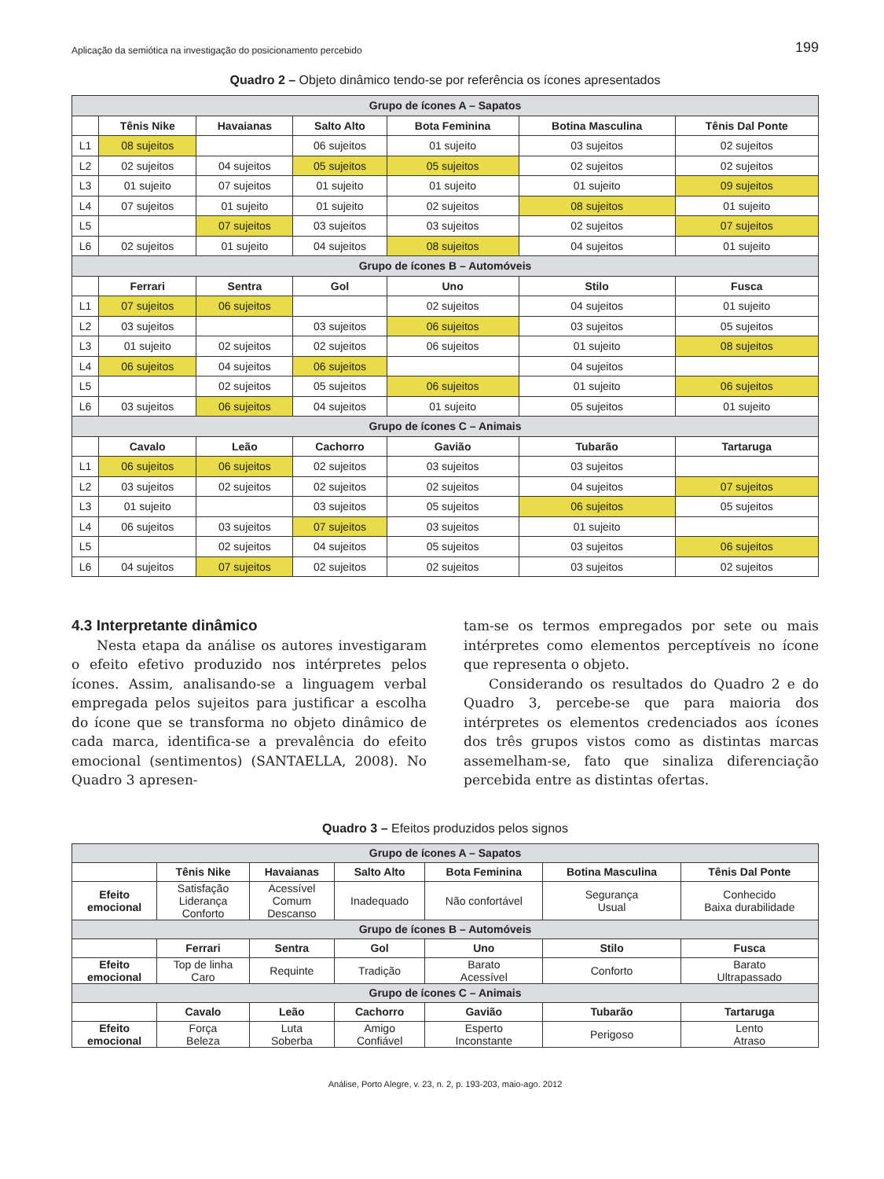Aplicação da semiótica na investigação do posicionamento percebido 199
Quadro 2 – Objeto dinâmico tendo-se por referência os ícones apresentados
| Grupo de ícones A – Sapatos | | | | | | |
| | Tênis Nike | Havaianas | Salto Alto | Bota Feminina | Botina Masculina | Tênis Dal Ponte |
| L1 | 08 sujeitos | | 06 sujeitos | 01 sujeito | 03 sujeitos | 02 sujeitos |
| L2 | 02 sujeitos | 04 sujeitos | 05 sujeitos | 05 sujeitos | 02 sujeitos | 02 sujeitos |
| L3 | 01 sujeito | 07 sujeitos | 01 sujeito | 01 sujeito | 01 sujeito | 09 sujeitos |
| L4 | 07 sujeitos | 01 sujeito | 01 sujeito | 02 sujeitos | 08 sujeitos | 01 sujeito |
| L5 | | 07 sujeitos | 03 sujeitos | 03 sujeitos | 02 sujeitos | 07 sujeitos |
| L6 | 02 sujeitos | 01 sujeito | 04 sujeitos | 08 sujeitos | 04 sujeitos | 01 sujeito |
| Grupo de ícones B – Automóveis | | | | | | |
| | Ferrari | Sentra | Gol | Uno | Stilo | Fusca |
| L1 | 07 sujeitos | 06 sujeitos | | 02 sujeitos | 04 sujeitos | 01 sujeito |
| L2 | 03 sujeitos | | 03 sujeitos | 06 sujeitos | 03 sujeitos | 05 sujeitos |
| L3 | 01 sujeito | 02 sujeitos | 02 sujeitos | 06 sujeitos | 01 sujeito | 08 sujeitos |
| L4 | 06 sujeitos | 04 sujeitos | 06 sujeitos | | 04 sujeitos | |
| L5 | | 02 sujeitos | 05 sujeitos | 06 sujeitos | 01 sujeito | 06 sujeitos |
| L6 | 03 sujeitos | 06 sujeitos | 04 sujeitos | 01 sujeito | 05 sujeitos | 01 sujeito |
| Grupo de ícones C – Animais | | | | | | |
| | Cavalo | Leão | Cachorro | Gavião | Tubarão | Tartaruga |
| L1 | 06 sujeitos | 06 sujeitos | 02 sujeitos | 03 sujeitos | 03 sujeitos | |
| L2 | 03 sujeitos | 02 sujeitos | 02 sujeitos | 02 sujeitos | 04 sujeitos | 07 sujeitos |
| L3 | 01 sujeito | | 03 sujeitos | 05 sujeitos | 06 sujeitos | 05 sujeitos |
| L4 | 06 sujeitos | 03 sujeitos | 07 sujeitos | 03 sujeitos | 01 sujeito | |
| L5 | | 02 sujeitos | 04 sujeitos | 05 sujeitos | 03 sujeitos | 06 sujeitos |
| L6 | 04 sujeitos | 07 sujeitos | 02 sujeitos | 02 sujeitos | 03 sujeitos | 02 sujeitos |
4.3 Interpretante dinâmico
Nesta etapa da análise os autores investigaram o efeito efetivo produzido nos intérpretes pelos ícones. Assim, analisando-se a linguagem verbal empregada pelos sujeitos para justificar a escolha do ícone que se transforma no objeto dinâmico de cada marca, identifica-se a prevalência do efeito emocional (sentimentos) (SANTAELLA, 2008). No Quadro 3 apresen-
tam-se os termos empregados por sete ou mais intérpretes como elementos perceptíveis no ícone que representa o objeto.
Considerando os resultados do Quadro 2 e do Quadro 3, percebe-se que para maioria dos intérpretes os elementos credenciados aos ícones dos três grupos vistos como as distintas marcas assemelham-se, fato que sinaliza diferenciação percebida entre as distintas ofertas.
Quadro 3 – Efeitos produzidos pelos signos
| Grupo de ícones A – Sapatos | | | | | | |
| | Tênis Nike | Havaianas | Salto Alto | Bota Feminina | Botina Masculina | Tênis Dal Ponte |
| Efeito emocional | Satisfação Liderança Conforto | Acessível Comum Descanso | Inadequado | Não confortável | Segurança Usual | Conhecido Baixa durabilidade |
| Grupo de ícones B – Automóveis | | | | | | |
| | Ferrari | Sentra | Gol | Uno | Stilo | Fusca |
| Efeito emocional | Top de linha Caro | Requinte | Tradição | Barato Acessível | Conforto | Barato Ultrapassado |
| Grupo de ícones C – Animais | | | | | | |
| | Cavalo | Leão | Cachorro | Gavião | Tubarão | Tartaruga |
| Efeito emocional | Força Beleza | Luta Soberba | Amigo Confiável | Esperto Inconstante | Perigoso | Lento Atraso |
Análise, Porto Alegre, v. 23, n. 2, p. 193-203, maio-ago. 2012